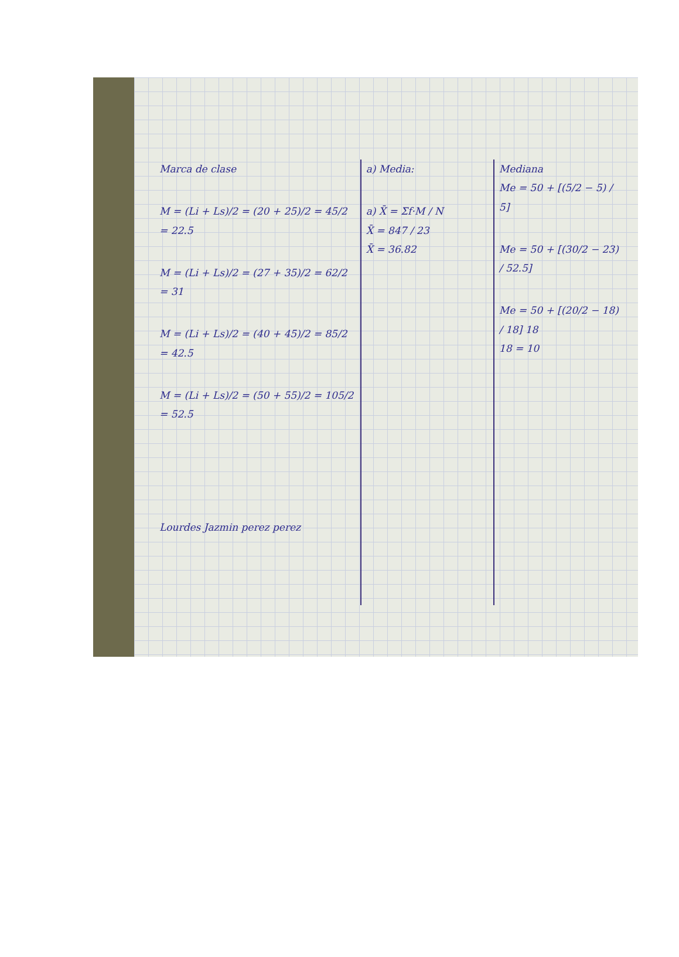Marca de clase
M = (Li + Ls)/2 = (20 + 25)/2 = 45/2 = 22.5
M = (Li + Ls)/2 = (27 + 35)/2 = 62/2 = 31
M = (Li + Ls)/2 = (40 + 45)/2 = 85/2 = 42.5
M = (Li + Ls)/2 = (50 + 55)/2 = 105/2 = 52.5
Lourdes Jazmin perez perez
a) Media:
a) X̄ = Σf·M / N
X̄ = 847 / 23
X̄ = 36.82
Mediana
Me = 50 + [(5/2 − 5) / 5]
Me = 50 + [(30/2 − 23) / 52.5]
Me = 50 + [(20/2 − 18) / 18] 18
18 = 10